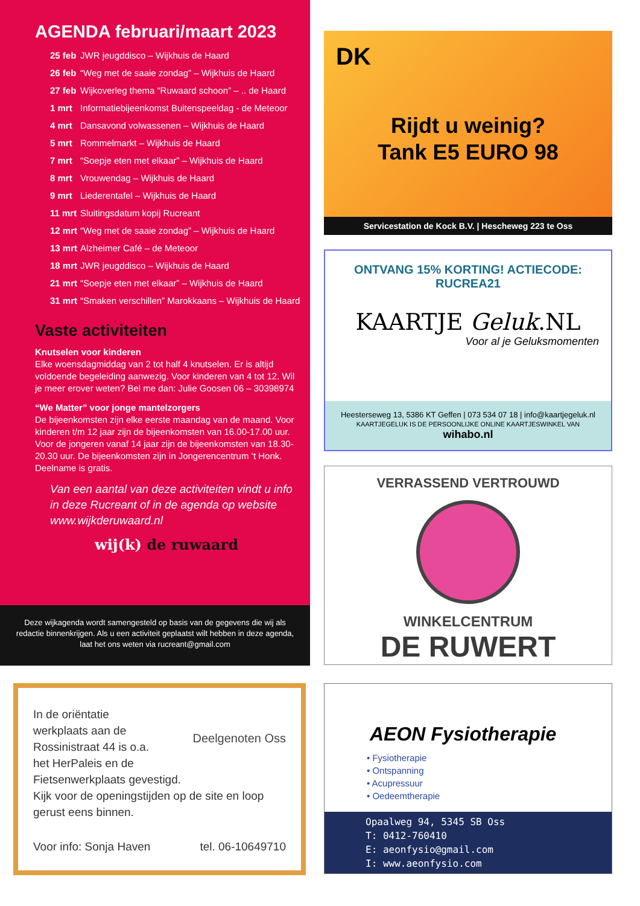AGENDA februari/maart 2023
| 25 feb | JWR jeugddisco – Wijkhuis de Haard |
| 26 feb | “Weg met de saaie zondag” – Wijkhuis de Haard |
| 27 feb | Wijkoverleg thema “Ruwaard schoon” – .. de Haard |
| 1 mrt | Informatiebijeenkomst Buitenspeeldag - de Meteoor |
| 4 mrt | Dansavond volwassenen – Wijkhuis de Haard |
| 5 mrt | Rommelmarkt – Wijkhuis de Haard |
| 7 mrt | “Soepje eten met elkaar” – Wijkhuis de Haard |
| 8 mrt | Vrouwendag – Wijkhuis de Haard |
| 9 mrt | Liederentafel – Wijkhuis de Haard |
| 11 mrt | Sluitingsdatum kopij Rucreant |
| 12 mrt | “Weg met de saaie zondag” – Wijkhuis de Haard |
| 13 mrt | Alzheimer Café – de Meteoor |
| 18 mrt | JWR jeugddisco – Wijkhuis de Haard |
| 21 mrt | “Soepje eten met elkaar” – Wijkhuis de Haard |
| 31 mrt | “Smaken verschillen” Marokkaans – Wijkhuis de Haard |
Vaste activiteiten
Knutselen voor kinderen
Elke woensdagmiddag van 2 tot half 4 knutselen. Er is altijd voldoende begeleiding aanwezig. Voor kinderen van 4 tot 12. Wil je meer erover weten? Bel me dan: Julie Goosen 06 – 30398974
“We Matter” voor jonge mantelzorgers
De bijeenkomsten zijn elke eerste maandag van de maand. Voor kinderen t/m 12 jaar zijn de bijeenkomsten van 16.00-17.00 uur. Voor de jongeren vanaf 14 jaar zijn de bijeenkomsten van 18.30-20.30 uur. De bijeenkomsten zijn in Jongerencentrum ‘t Honk. Deelname is gratis.
Van een aantal van deze activiteiten vindt u info in deze Rucreant of in de agenda op website www.wijkderuwaard.nl
wij(k) de ruwaard
Deze wijkagenda wordt samengesteld op basis van de gegevens die wij als redactie binnenkrijgen. Als u een activiteit geplaatst wilt hebben in deze agenda, laat het ons weten via rucreant@gmail.com
DK
Rijdt u weinig?
Tank E5 EURO 98
Servicestation de Kock B.V. | Hescheweg 223 te Oss
ONTVANG 15% KORTING! ACTIECODE: RUCREA21
KAARTJE Geluk.NL
Voor al je Geluksmomenten
Heesterseweg 13, 5386 KT Geffen | 073 534 07 18 | info@kaartjegeluk.nl
KAARTJEGELUK IS DE PERSOONLIJKE ONLINE KAARTJESWINKEL VAN wihabo.nl
VERRASSEND VERTROUWD
WINKELCENTRUM
DE RUWERT
AEON Fysiotherapie
• Fysiotherapie
• Ontspanning
• Acupressuur
• Oedeemtherapie
Opaalweg 94, 5345 SB Oss
T: 0412-760410
E: aeonfysio@gmail.com
I: www.aeonfysio.com
Deelgenoten Oss
In de oriëntatie
werkplaats aan de
Rossinistraat 44 is o.a.
het HerPaleis en de
Fietsenwerkplaats gevestigd.
Kijk voor de openingstijden op de site en loop gerust eens binnen.
Voor info: Sonja Haven tel. 06-10649710